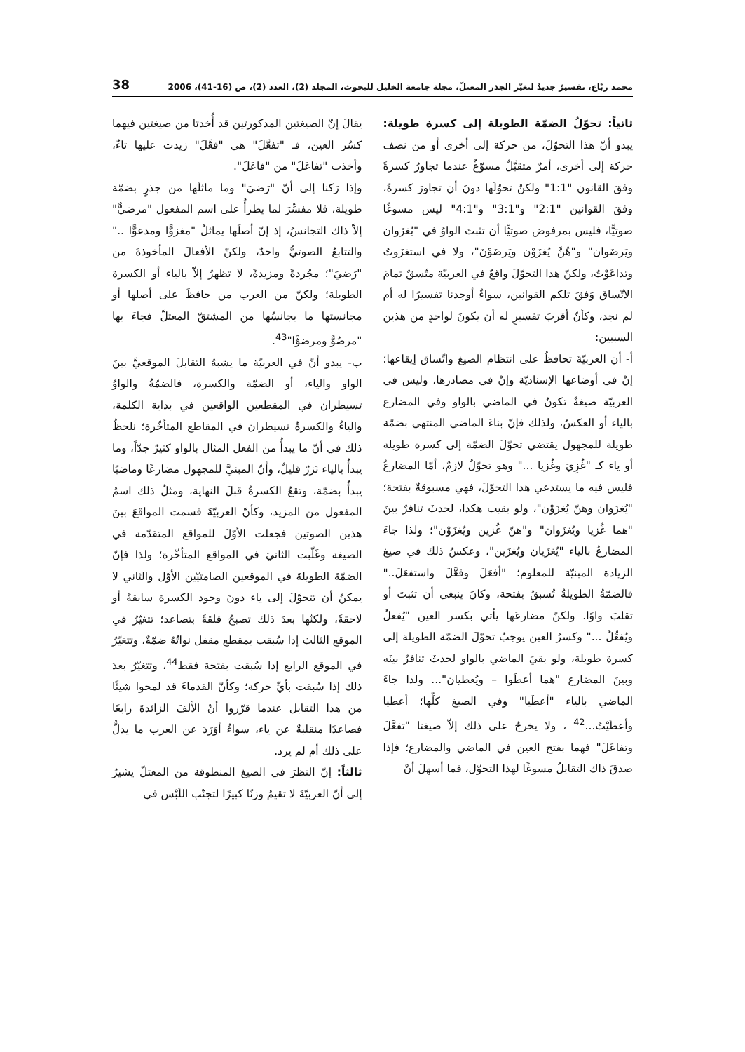محمد ربّاع، تفسيرٌ جديدٌ لتغيّر الجذر المعتلّ، مجلة جامعة الخليل للبحوث، المجلد (2)، العدد (2)، ص (16-41)، 2006 38
ثانياً: تحوّلُ الضمّة الطويلة إلى كسرة طويلة: يبدو أنّ هذا التحوّلَ، من حركة إلى أخرى أو من نصف حركة إلى أخرى، أمرٌ متقبَّلٌ مسوّغٌ عندما تجاورُ كسرةً وفقَ القانون "1:1" ولكنّ تحوّلَها دونَ أن تجاورَ كسرةً، وفقَ القوانين "2:1" و"3:1" و"4:1" ليس مسوغًا صوتيًّا، فليس بمرفوض صوتيًّا أن تثبتَ الواوُ في "يُغزَوان ويَرضَوان" و"هُنَّ يُغزَوْن ويَرضَوْنَ"، ولا في استغزَوتُ وتداعَوْتُ، ولكنّ هذا التحوّلَ واقعٌ في العربيّة متّسقٌ تمامَ الاتّساق وَفقَ تلكم القوانين، سواءٌ أوجدنا تفسيرًا له أم لم نجد، وكأنّ أقربَ تفسيرٍ له أن يكونَ لواحدٍ من هذين السببين:
أ- أن العربيّةَ تحافظُ على انتظام الصيغ واتّساق إيقاعها؛ إنْ في أوضاعها الإسناديّة وإنْ في مصادرها، وليس في العربيّة صيغةٌ تكونُ في الماضي بالواو وفي المضارع بالياء أو العكسُ، ولذلك فإنّ بناءَ الماضي المنتهي بضمّة طويلة للمجهول يقتضي تحوّلَ الضمّة إلى كسرة طويلة أو ياء كـ "غُزِيَ وغُزيا ..." وهو تحوّلٌ لازمٌ، أمّا المضارعُ فليس فيه ما يستدعي هذا التحوّلَ، فهي مسبوقةٌ بفتحة؛ "يُغزَوان وهنّ يُغزَوْن"، ولو بقيت هكذا، لحدثَ تنافرٌ بينَ "هما غُزيا ويُغزَوان" و"هنّ غُزين ويُغزَوْن"؛ ولذا جاءَ المضارعُ بالياء "يُغزَيان ويُغزَين"، وعكسُ ذلك في صيغ الزيادة المبنيّة للمعلوم؛ "أفعَلَ وفعَّلَ واستفعَلَ.." فالضمّةُ الطويلةُ تُسبقُ بفتحة، وكانَ ينبغي أن تثبتَ أو تقلبَ واوًا. ولكنّ مضارعَها يأتي بكسر العين "يُفعلُ ويُفعِّلُ ..." وكسرُ العين يوجبُ تحوّلَ الضمّة الطويلة إلى كسرة طويلة، ولو بقيَ الماضي بالواو لحدثَ تنافرٌ بينَه وبينَ المضارع "هما أعطَوا – ويُعطيان"... ولذا جاءَ الماضي بالياء "أعطَيا" وفي الصيغ كلِّها؛ أعطيا وأعطَيْتُ...<sup>42</sup> ، ولا يخرجُ على ذلك إلاّ صيغتا "تفعَّلَ وتفاعَلَ" فهما بفتح العين في الماضي والمضارع؛ فإذا صدقَ ذاك التقابلُ مسوغًا لهذا التحوّل، فما أسهلَ أنْ
يقالَ إنّ الصيغتين المذكورتين قد أُخذتا من صيغتين فيهما كسُر العين، فـ "تفعَّلَ" هي "فعَّلَ" زيدت عليها تاءٌ، وأخذت "تفاعَلَ" من "فاعَلَ".
وإذا رَكنا إلى أنّ "رَضيَ" وما ماثلَها من جذرٍ بضمّة طويلة، فلا مفسِّرَ لما يطرأُ على اسم المفعول "مرضيٌّ" إلاّ ذاك التجانسُ، إذ إنّ أصلَها يماثلُ "مغزوًّا ومدعوًّا .." والتتابعُ الصوتيُّ واحدٌ، ولكنّ الأفعالَ المأخوذةَ من "رَضيَ"؛ مجّردةً ومزيدةً، لا تظهرُ إلاّ بالياء أو الكسرة الطويلة؛ ولكنّ من العرب من حافظَ على أصلها أو مجانستها ما يجانسُها من المشتقّ المعتلّ فجاءَ بها "مرضُوٌّ ومرضوًّا"<sup>43</sup>.
ب- يبدو أنّ في العربيّة ما يشبهُ التقابلَ الموقعيَّ بينَ الواو والياء، أو الضمّة والكسرة، فالضمّةُ والواوُ تسيطران في المقطعين الواقعين في بداية الكلمة، والياءُ والكسرةُ تسيطران في المقاطع المتأخّرة؛ نلحظُ ذلك في أنّ ما يبدأُ من الفعل المثال بالواو كثيرٌ جدّاً، وما يبدأُ بالياء نَزرٌ قليلٌ، وأنّ المبنيَّ للمجهول مضارعًا وماضيًا يبدأُ بضمّة، وتقعُ الكسرةُ قبلَ النهاية، ومثلُ ذلك اسمُ المفعول من المزيد، وكأنّ العربيّةَ قسمت المواقعَ بينَ هذين الصوتين فجعلت الأوّلَ للمواقع المتقدّمة في الصيغة وغَلّبت الثانيَ في المواقع المتأخّرة؛ ولذا فإنّ الضمّةَ الطويلةَ في الموقعين الصامتيّين الأوّل والثاني لا يمكنُ أن تتحوّلَ إلى ياء دونَ وجود الكسرة سابقةً أو لاحقةً، ولكنّها بعدَ ذلك تصبحُ قلقةً بتصاعد؛ تتغيّرُ في الموقع الثالث إذا سُبقت بمقطع مقفل نواتُهُ ضمّةٌ، وتتغيّرُ في الموقع الرابع إذا سُبقت بفتحة فقط<sup>44</sup>، وتتغيّرُ بعدَ ذلك إذا سُبقت بأيِّ حركة؛ وكأنّ القدماءَ قد لمحوا شيئًا من هذا التقابل عندما قرّروا أنّ الألفَ الزائدةَ رابعًا فصاعدًا منقلبةٌ عن ياء، سواءٌ أوَرَدَ عن العرب ما يدلُّ على ذلك أم لم يرد.
ثالثاً: إنّ النظرَ في الصيغ المنطوقة من المعتلّ يشيرُ إلى أنّ العربيّةَ لا تقيمُ وزنًا كبيرًا لتجنّب اللَبْس في